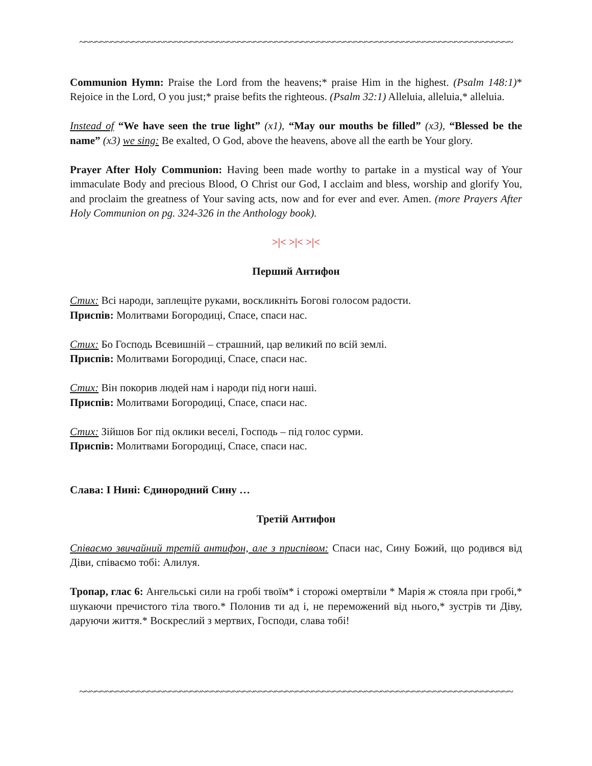~~~~~~~~~~~~~~~~~~~~~~~~~~~~~~~~~~~~~~~~~~~~~~~~~~~~~~~~~~~~~~~~~~~~~~~~~~~~~~~~~~
Communion Hymn: Praise the Lord from the heavens;* praise Him in the highest. (Psalm 148:1)* Rejoice in the Lord, O you just;* praise befits the righteous. (Psalm 32:1) Alleluia, alleluia,* alleluia.
Instead of “We have seen the true light” (x1), “May our mouths be filled” (x3), “Blessed be the name” (x3) we sing: Be exalted, O God, above the heavens, above all the earth be Your glory.
Prayer After Holy Communion: Having been made worthy to partake in a mystical way of Your immaculate Body and precious Blood, O Christ our God, I acclaim and bless, worship and glorify You, and proclaim the greatness of Your saving acts, now and for ever and ever. Amen. (more Prayers After Holy Communion on pg. 324-326 in the Anthology book).
>|< >|< >|<
Перший Антифон
Стих: Всі народи, заплещіте руками, воскликніть Богові голосом радости.
Приспів: Молитвами Богородиці, Спасе, спаси нас.
Стих: Бо Господь Всевишній – страшний, цар великий по всій землі.
Приспів: Молитвами Богородиці, Спасе, спаси нас.
Стих: Він покорив людей нам і народи під ноги наші.
Приспів: Молитвами Богородиці, Спасе, спаси нас.
Стих: Зійшов Бог під оклики веселі, Господь – під голос сурми.
Приспів: Молитвами Богородиці, Спасе, спаси нас.
Слава: І Нині: Єдинородний Сину …
Третій Антифон
Співаємо звичайний третій антифон, але з приспівом: Спаси нас, Сину Божий, що родився від Діви, співаємо тобі: Алилуя.
Тропар, глас 6: Ангельські сили на гробі твоїм* і сторожі омертвіли * Марія ж стояла при гробі,* шукаючи пречистого тіла твого.* Полонив ти ад і, не переможений від нього,* зустрів ти Діву, даруючи життя.* Воскреслий з мертвих, Господи, слава тобі!
~~~~~~~~~~~~~~~~~~~~~~~~~~~~~~~~~~~~~~~~~~~~~~~~~~~~~~~~~~~~~~~~~~~~~~~~~~~~~~~~~~